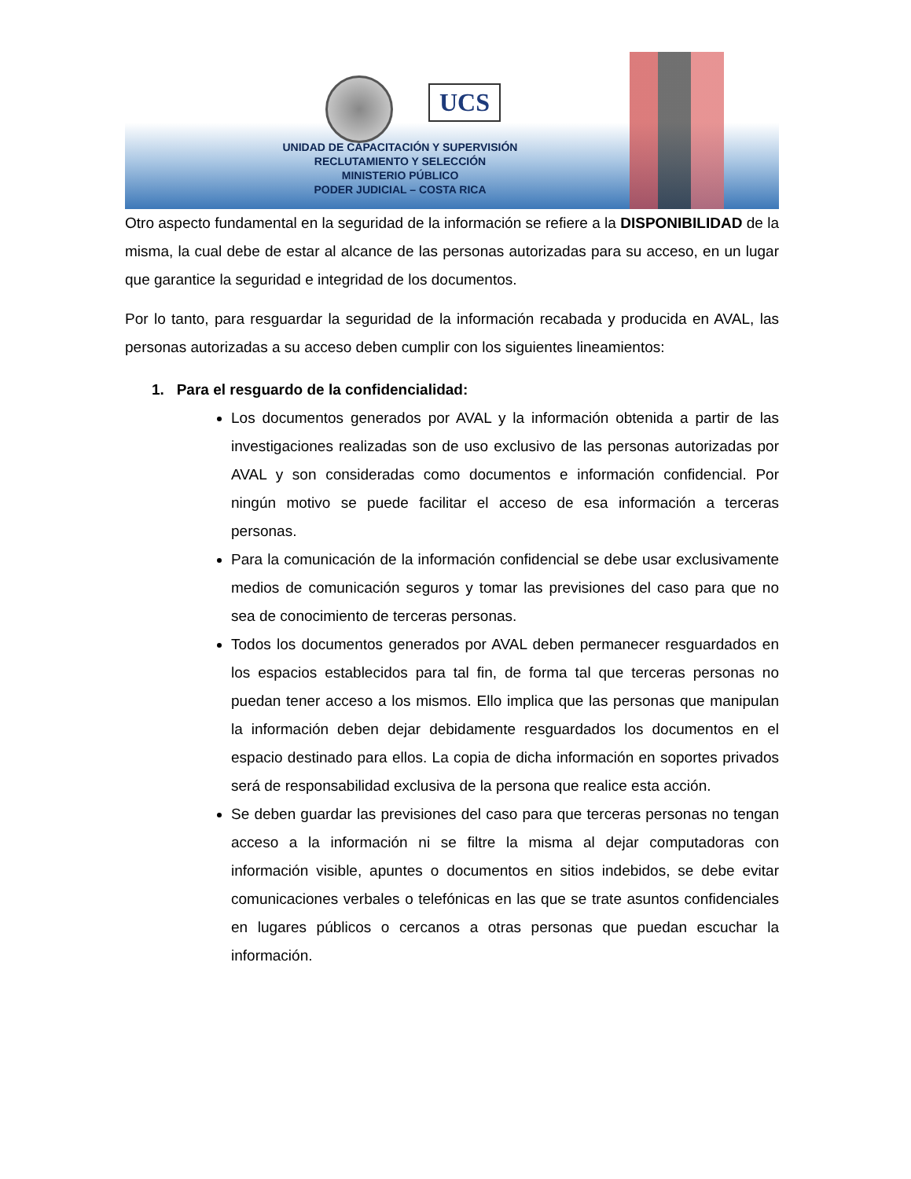UCS
UNIDAD DE CAPACITACIÓN Y SUPERVISIÓN
RECLUTAMIENTO Y SELECCIÓN
MINISTERIO PÚBLICO
PODER JUDICIAL – COSTA RICA
Otro aspecto fundamental en la seguridad de la información se refiere a la DISPONIBILIDAD de la misma, la cual debe de estar al alcance de las personas autorizadas para su acceso, en un lugar que garantice la seguridad e integridad de los documentos.
Por lo tanto, para resguardar la seguridad de la información recabada y producida en AVAL, las personas autorizadas a su acceso deben cumplir con los siguientes lineamientos:
1. Para el resguardo de la confidencialidad:
Los documentos generados por AVAL y la información obtenida a partir de las investigaciones realizadas son de uso exclusivo de las personas autorizadas por AVAL y son consideradas como documentos e información confidencial. Por ningún motivo se puede facilitar el acceso de esa información a terceras personas.
Para la comunicación de la información confidencial se debe usar exclusivamente medios de comunicación seguros y tomar las previsiones del caso para que no sea de conocimiento de terceras personas.
Todos los documentos generados por AVAL deben permanecer resguardados en los espacios establecidos para tal fin, de forma tal que terceras personas no puedan tener acceso a los mismos. Ello implica que las personas que manipulan la información deben dejar debidamente resguardados los documentos en el espacio destinado para ellos. La copia de dicha información en soportes privados será de responsabilidad exclusiva de la persona que realice esta acción.
Se deben guardar las previsiones del caso para que terceras personas no tengan acceso a la información ni se filtre la misma al dejar computadoras con información visible, apuntes o documentos en sitios indebidos, se debe evitar comunicaciones verbales o telefónicas en las que se trate asuntos confidenciales en lugares públicos o cercanos a otras personas que puedan escuchar la información.